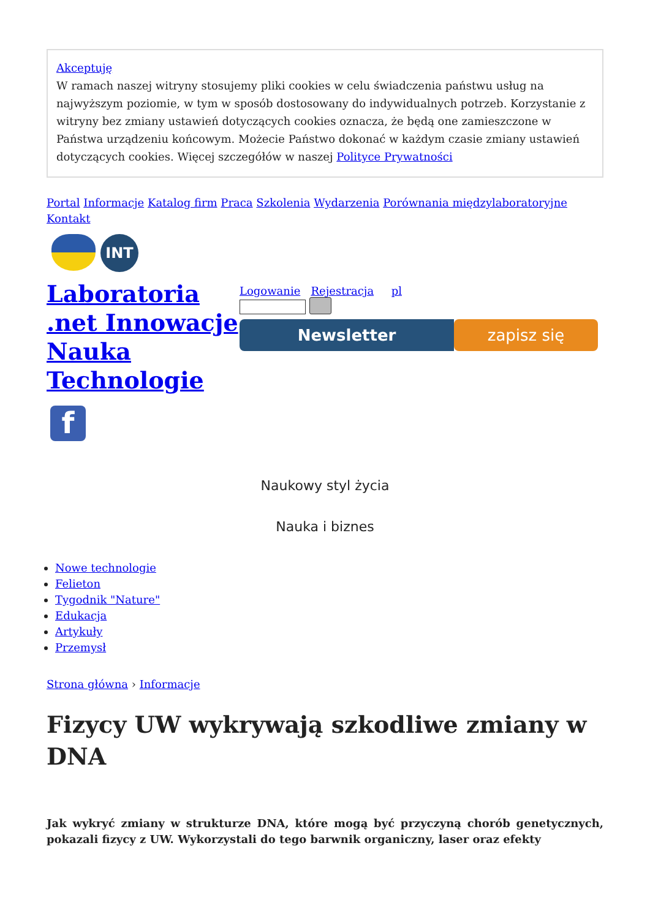Akceptuję
W ramach naszej witryny stosujemy pliki cookies w celu świadczenia państwu usług na najwyższym poziomie, w tym w sposób dostosowany do indywidualnych potrzeb. Korzystanie z witryny bez zmiany ustawień dotyczących cookies oznacza, że będą one zamieszczone w Państwa urządzeniu końcowym. Możecie Państwo dokonać w każdym czasie zmiany ustawień dotyczących cookies. Więcej szczegółów w naszej Polityce Prywatności
Portal Informacje Katalog firm Praca Szkolenia Wydarzenia Porównania międzylaboratoryjne Kontakt
INT
Laboratoria .net Innowacje Nauka Technologie
f
Logowanie Rejestracja pl
Newsletter zapisz się
Naukowy styl życia
Nauka i biznes
Nowe technologie
Felieton
Tygodnik "Nature"
Edukacja
Artykuły
Przemysł
Strona główna › Informacje
Fizycy UW wykrywają szkodliwe zmiany w DNA
Jak wykryć zmiany w strukturze DNA, które mogą być przyczyną chorób genetycznych, pokazali fizycy z UW. Wykorzystali do tego barwnik organiczny, laser oraz efekty